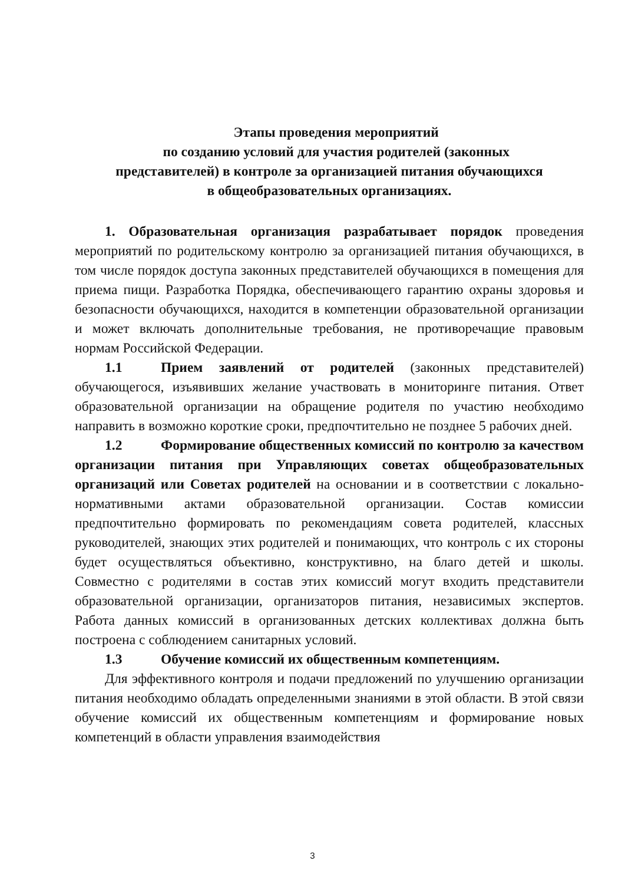Этапы проведения мероприятий
по созданию условий для участия родителей (законных
представителей) в контроле за организацией питания обучающихся
в общеобразовательных организациях.
1. Образовательная организация разрабатывает порядок проведения мероприятий по родительскому контролю за организацией питания обучающихся, в том числе порядок доступа законных представителей обучающихся в помещения для приема пищи. Разработка Порядка, обеспечивающего гарантию охраны здоровья и безопасности обучающихся, находится в компетенции образовательной организации и может включать дополнительные требования, не противоречащие правовым нормам Российской Федерации.
1.1 Прием заявлений от родителей (законных представителей) обучающегося, изъявивших желание участвовать в мониторинге питания. Ответ образовательной организации на обращение родителя по участию необходимо направить в возможно короткие сроки, предпочтительно не позднее 5 рабочих дней.
1.2 Формирование общественных комиссий по контролю за качеством организации питания при Управляющих советах общеобразовательных организаций или Советах родителей на основании и в соответствии с локально-нормативными актами образовательной организации. Состав комиссии предпочтительно формировать по рекомендациям совета родителей, классных руководителей, знающих этих родителей и понимающих, что контроль с их стороны будет осуществляться объективно, конструктивно, на благо детей и школы. Совместно с родителями в состав этих комиссий могут входить представители образовательной организации, организаторов питания, независимых экспертов. Работа данных комиссий в организованных детских коллективах должна быть построена с соблюдением санитарных условий.
1.3 Обучение комиссий их общественным компетенциям.
Для эффективного контроля и подачи предложений по улучшению организации питания необходимо обладать определенными знаниями в этой области. В этой связи обучение комиссий их общественным компетенциям и формирование новых компетенций в области управления взаимодействия
3